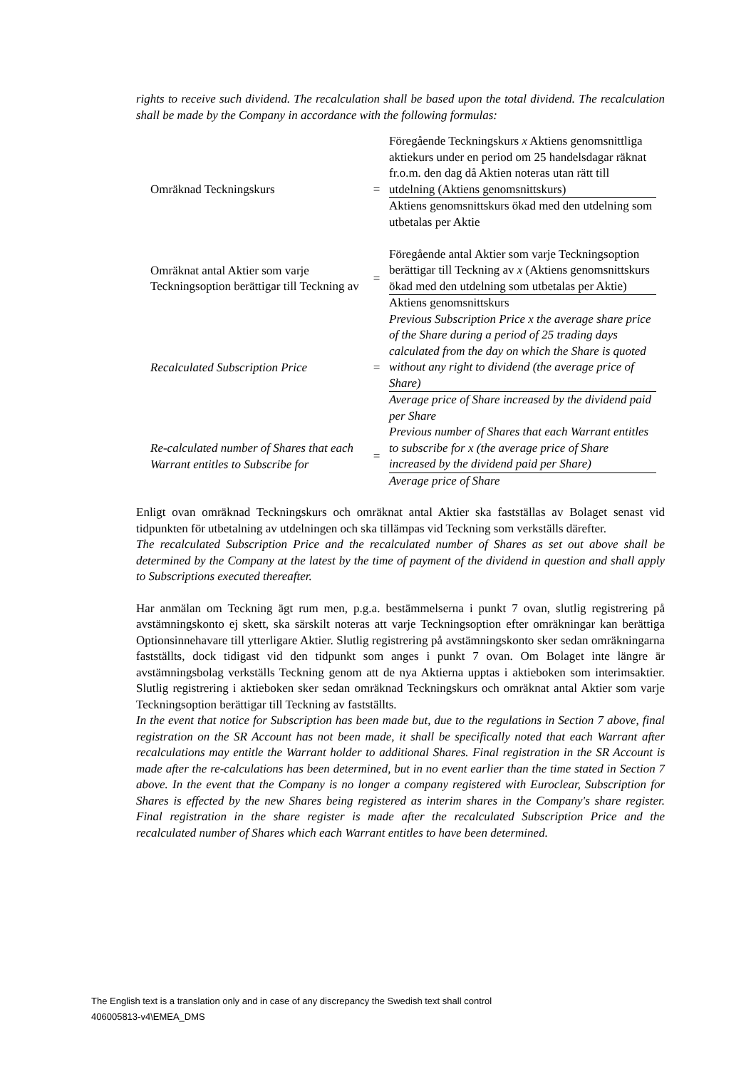rights to receive such dividend. The recalculation shall be based upon the total dividend. The recalculation shall be made by the Company in accordance with the following formulas:
| Omräknad Teckningskurs | = | Föregående Teckningskurs x Aktiens genomsnittliga aktiekurs under en period om 25 handelsdagar räknat fr.o.m. den dag då Aktien noteras utan rätt till utdelning (Aktiens genomsnittskurs) |
| | | Aktiens genomsnittskurs ökad med den utdelning som utbetalas per Aktie |
| Omräknat antal Aktier som varje Teckningsoption berättigar till Teckning av | = | Föregående antal Aktier som varje Teckningsoption berättigar till Teckning av x (Aktiens genomsnittskurs ökad med den utdelning som utbetalas per Aktie) |
| | | Aktiens genomsnittskurs |
| Recalculated Subscription Price | = | Previous Subscription Price x the average share price of the Share during a period of 25 trading days calculated from the day on which the Share is quoted without any right to dividend (the average price of Share) |
| | | Average price of Share increased by the dividend paid per Share |
| Re-calculated number of Shares that each Warrant entitles to Subscribe for | = | Previous number of Shares that each Warrant entitles to subscribe for x (the average price of Share increased by the dividend paid per Share) |
| | | Average price of Share |
Enligt ovan omräknad Teckningskurs och omräknat antal Aktier ska fastställas av Bolaget senast vid tidpunkten för utbetalning av utdelningen och ska tillämpas vid Teckning som verkställs därefter.
The recalculated Subscription Price and the recalculated number of Shares as set out above shall be determined by the Company at the latest by the time of payment of the dividend in question and shall apply to Subscriptions executed thereafter.
Har anmälan om Teckning ägt rum men, p.g.a. bestämmelserna i punkt 7 ovan, slutlig registrering på avstämningskonto ej skett, ska särskilt noteras att varje Teckningsoption efter omräkningar kan berättiga Optionsinnehavare till ytterligare Aktier. Slutlig registrering på avstämningskonto sker sedan omräkningarna fastställts, dock tidigast vid den tidpunkt som anges i punkt 7 ovan. Om Bolaget inte längre är avstämningsbolag verkställs Teckning genom att de nya Aktierna upptas i aktieboken som interimsaktier. Slutlig registrering i aktieboken sker sedan omräknad Teckningskurs och omräknat antal Aktier som varje Teckningsoption berättigar till Teckning av fastställts.
In the event that notice for Subscription has been made but, due to the regulations in Section 7 above, final registration on the SR Account has not been made, it shall be specifically noted that each Warrant after recalculations may entitle the Warrant holder to additional Shares. Final registration in the SR Account is made after the re-calculations has been determined, but in no event earlier than the time stated in Section 7 above. In the event that the Company is no longer a company registered with Euroclear, Subscription for Shares is effected by the new Shares being registered as interim shares in the Company's share register. Final registration in the share register is made after the recalculated Subscription Price and the recalculated number of Shares which each Warrant entitles to have been determined.
The English text is a translation only and in case of any discrepancy the Swedish text shall control
406005813-v4\EMEA_DMS